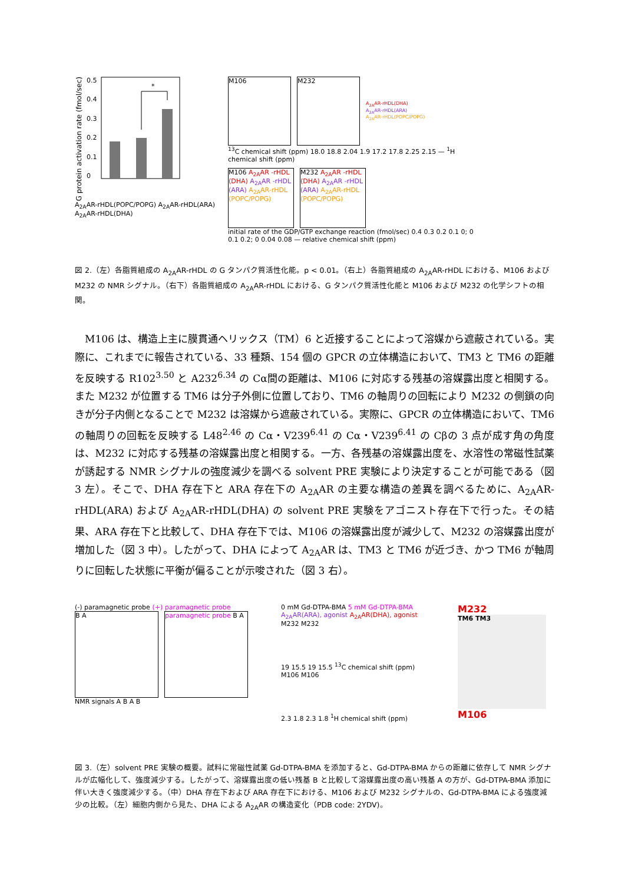G protein activation rate (fmol/sec)
0.5
0.4
0.3
0.2
0.1
0
*
A<sub>2A</sub>AR-rHDL(POPC/POPG) A<sub>2A</sub>AR-rHDL(ARA) A<sub>2A</sub>AR-rHDL(DHA)
M106 M232
A<sub>2A</sub>AR-rHDL(DHA)
A<sub>2A</sub>AR-rHDL(ARA)
A<sub>2A</sub>AR-rHDL(POPC/POPG)
<sup>13</sup>C chemical shift (ppm) 18.0 18.8 2.04 1.9 17.2 17.8 2.25 2.15 — <sup>1</sup>H chemical shift (ppm)
M106 A<sub>2A</sub>AR -rHDL (DHA) A<sub>2A</sub>AR -rHDL (ARA) A<sub>2A</sub>AR-rHDL (POPC/POPG)
M232 A<sub>2A</sub>AR -rHDL (DHA) A<sub>2A</sub>AR -rHDL (ARA) A<sub>2A</sub>AR-rHDL (POPC/POPG)
initial rate of the GDP/GTP exchange reaction (fmol/sec) 0.4 0.3 0.2 0.1 0; 0 0.1 0.2; 0 0.04 0.08 — relative chemical shift (ppm)
図 2.（左）各脂質組成の A<sub>2A</sub>AR-rHDL の G タンパク質活性化能。p < 0.01。（右上）各脂質組成の A<sub>2A</sub>AR-rHDL における、M106 および M232 の NMR シグナル。（右下）各脂質組成の A<sub>2A</sub>AR-rHDL における、G タンパク質活性化能と M106 および M232 の化学シフトの相関。
M106 は、構造上主に膜貫通ヘリックス（TM）6 と近接することによって溶媒から遮蔽されている。実際に、これまでに報告されている、33 種類、154 個の GPCR の立体構造において、TM3 と TM6 の距離を反映する R102<sup>3.50</sup> と A232<sup>6.34</sup> の Cα間の距離は、M106 に対応する残基の溶媒露出度と相関する。また M232 が位置する TM6 は分子外側に位置しており、TM6 の軸周りの回転により M232 の側鎖の向きが分子内側となることで M232 は溶媒から遮蔽されている。実際に、GPCR の立体構造において、TM6 の軸周りの回転を反映する L48<sup>2.46</sup> の Cα・V239<sup>6.41</sup> の Cα・V239<sup>6.41</sup> の Cβの 3 点が成す角の角度は、M232 に対応する残基の溶媒露出度と相関する。一方、各残基の溶媒露出度を、水溶性の常磁性試薬が誘起する NMR シグナルの強度減少を調べる solvent PRE 実験により決定することが可能である（図 3 左）。そこで、DHA 存在下と ARA 存在下の A<sub>2A</sub>AR の主要な構造の差異を調べるために、A<sub>2A</sub>AR-rHDL(ARA) および A<sub>2A</sub>AR-rHDL(DHA) の solvent PRE 実験をアゴニスト存在下で行った。その結果、ARA 存在下と比較して、DHA 存在下では、M106 の溶媒露出度が減少して、M232 の溶媒露出度が増加した（図 3 中）。したがって、DHA によって A<sub>2A</sub>AR は、TM3 と TM6 が近づき、かつ TM6 が軸周りに回転した状態に平衡が偏ることが示唆された（図 3 右）。
(-) paramagnetic probe (+) paramagnetic probe
B A paramagnetic probe B A
NMR signals A B A B
0 mM Gd-DTPA-BMA 5 mM Gd-DTPA-BMA
A<sub>2A</sub>AR(ARA), agonist A<sub>2A</sub>AR(DHA), agonist
M232 M232
19 15.5 19 15.5 <sup>13</sup>C chemical shift (ppm)
M106 M106
2.3 1.8 2.3 1.8 <sup>1</sup>H chemical shift (ppm)
M232
TM6 TM3
M106
図 3.（左）solvent PRE 実験の概要。試料に常磁性試薬 Gd-DTPA-BMA を添加すると、Gd-DTPA-BMA からの距離に依存して NMR シグナルが広幅化して、強度減少する。したがって、溶媒露出度の低い残基 B と比較して溶媒露出度の高い残基 A の方が、Gd-DTPA-BMA 添加に伴い大きく強度減少する。（中）DHA 存在下および ARA 存在下における、M106 および M232 シグナルの、Gd-DTPA-BMA による強度減少の比較。（左）細胞内側から見た、DHA による A<sub>2A</sub>AR の構造変化（PDB code: 2YDV)。